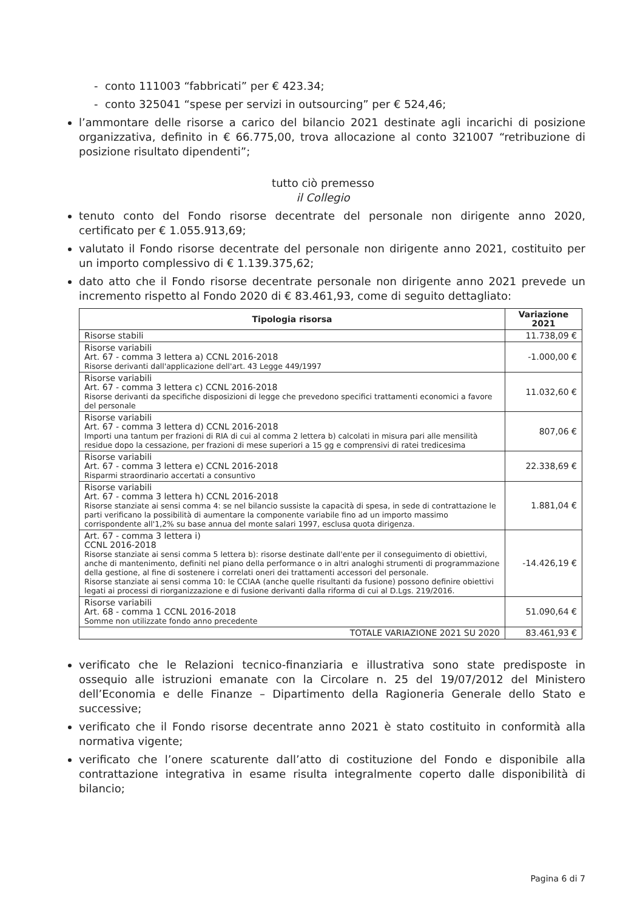- conto 111003 “fabbricati” per € 423.34;
- conto 325041 “spese per servizi in outsourcing” per € 524,46;
l’ammontare delle risorse a carico del bilancio 2021 destinate agli incarichi di posizione organizzativa, definito in € 66.775,00, trova allocazione al conto 321007 “retribuzione di posizione risultato dipendenti”;
tutto ciò premesso
il Collegio
tenuto conto del Fondo risorse decentrate del personale non dirigente anno 2020, certificato per € 1.055.913,69;
valutato il Fondo risorse decentrate del personale non dirigente anno 2021, costituito per un importo complessivo di € 1.139.375,62;
dato atto che il Fondo risorse decentrate personale non dirigente anno 2021 prevede un incremento rispetto al Fondo 2020 di € 83.461,93, come di seguito dettagliato:
| Tipologia risorsa | Variazione 2021 |
| --- | --- |
| Risorse stabili | 11.738,09 € |
| Risorse variabili Art. 67 - comma 3 lettera a) CCNL 2016-2018 Risorse derivanti dall'applicazione dell'art. 43 Legge 449/1997 | -1.000,00 € |
| Risorse variabili Art. 67 - comma 3 lettera c) CCNL 2016-2018 Risorse derivanti da specifiche disposizioni di legge che prevedono specifici trattamenti economici a favore del personale | 11.032,60 € |
| Risorse variabili Art. 67 - comma 3 lettera d) CCNL 2016-2018 Importi una tantum per frazioni di RIA di cui al comma 2 lettera b) calcolati in misura pari alle mensilità residue dopo la cessazione, per frazioni di mese superiori a 15 gg e comprensivi di ratei tredicesima | 807,06 € |
| Risorse variabili Art. 67 - comma 3 lettera e) CCNL 2016-2018 Risparmi straordinario accertati a consuntivo | 22.338,69 € |
| Risorse variabili Art. 67 - comma 3 lettera h) CCNL 2016-2018 Risorse stanziate ai sensi comma 4: se nel bilancio sussiste la capacità di spesa, in sede di contrattazione le parti verificano la possibilità di aumentare la componente variabile fino ad un importo massimo corrispondente all'1,2% su base annua del monte salari 1997, esclusa quota dirigenza. | 1.881,04 € |
| Art. 67 - comma 3 lettera i) CCNL 2016-2018 Risorse stanziate ai sensi comma 5 lettera b): risorse destinate dall'ente per il conseguimento di obiettivi, anche di mantenimento, definiti nel piano della performance o in altri analoghi strumenti di programmazione della gestione, al fine di sostenere i correlati oneri dei trattamenti accessori del personale. Risorse stanziate ai sensi comma 10: le CCIAA (anche quelle risultanti da fusione) possono definire obiettivi legati ai processi di riorganizzazione e di fusione derivanti dalla riforma di cui al D.Lgs. 219/2016. | -14.426,19 € |
| Risorse variabili Art. 68 - comma 1 CCNL 2016-2018 Somme non utilizzate fondo anno precedente | 51.090,64 € |
| TOTALE VARIAZIONE 2021 SU 2020 | 83.461,93 € |
verificato che le Relazioni tecnico-finanziaria e illustrativa sono state predisposte in ossequio alle istruzioni emanate con la Circolare n. 25 del 19/07/2012 del Ministero dell’Economia e delle Finanze – Dipartimento della Ragioneria Generale dello Stato e successive;
verificato che il Fondo risorse decentrate anno 2021 è stato costituito in conformità alla normativa vigente;
verificato che l’onere scaturente dall’atto di costituzione del Fondo e disponibile alla contrattazione integrativa in esame risulta integralmente coperto dalle disponibilità di bilancio;
Pagina 6 di 7